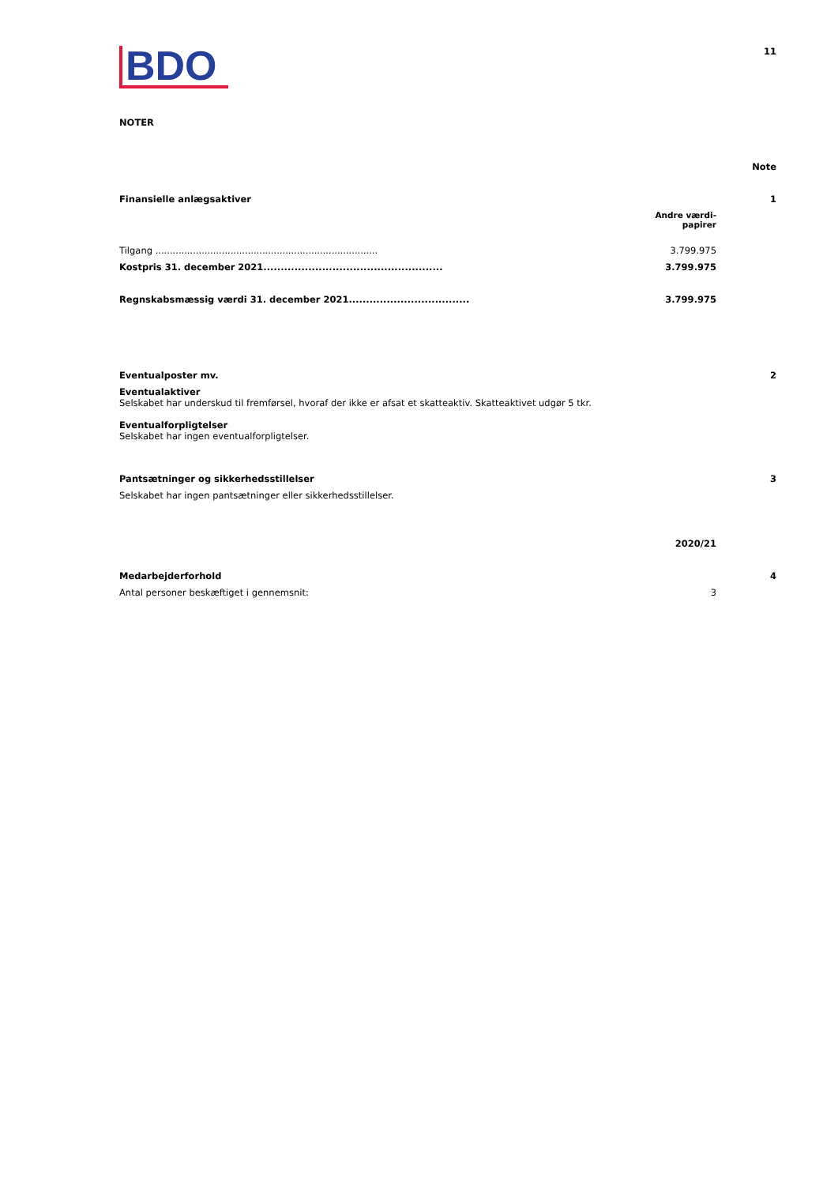BDO
11
NOTER
| | | Note |
| Finansielle anlægsaktiver | | 1 |
| | Andre værdi- papirer | |
| Tilgang ............................................................................. | 3.799.975 | |
| Kostpris 31. december 2021.................................................... | 3.799.975 | |
| Regnskabsmæssig værdi 31. december 2021................................... | 3.799.975 | |
| Eventualposter mv. | | 2 |
| Eventualaktiver Selskabet har underskud til fremførsel, hvoraf der ikke er afsat et skatteaktiv. Skatteaktivet udgør 5 tkr. Eventualforpligtelser Selskabet har ingen eventualforpligtelser. | | |
| Pantsætninger og sikkerhedsstillelser | | 3 |
| Selskabet har ingen pantsætninger eller sikkerhedsstillelser. | | |
| | 2020/21 | |
| Medarbejderforhold | | 4 |
| Antal personer beskæftiget i gennemsnit: | 3 | |